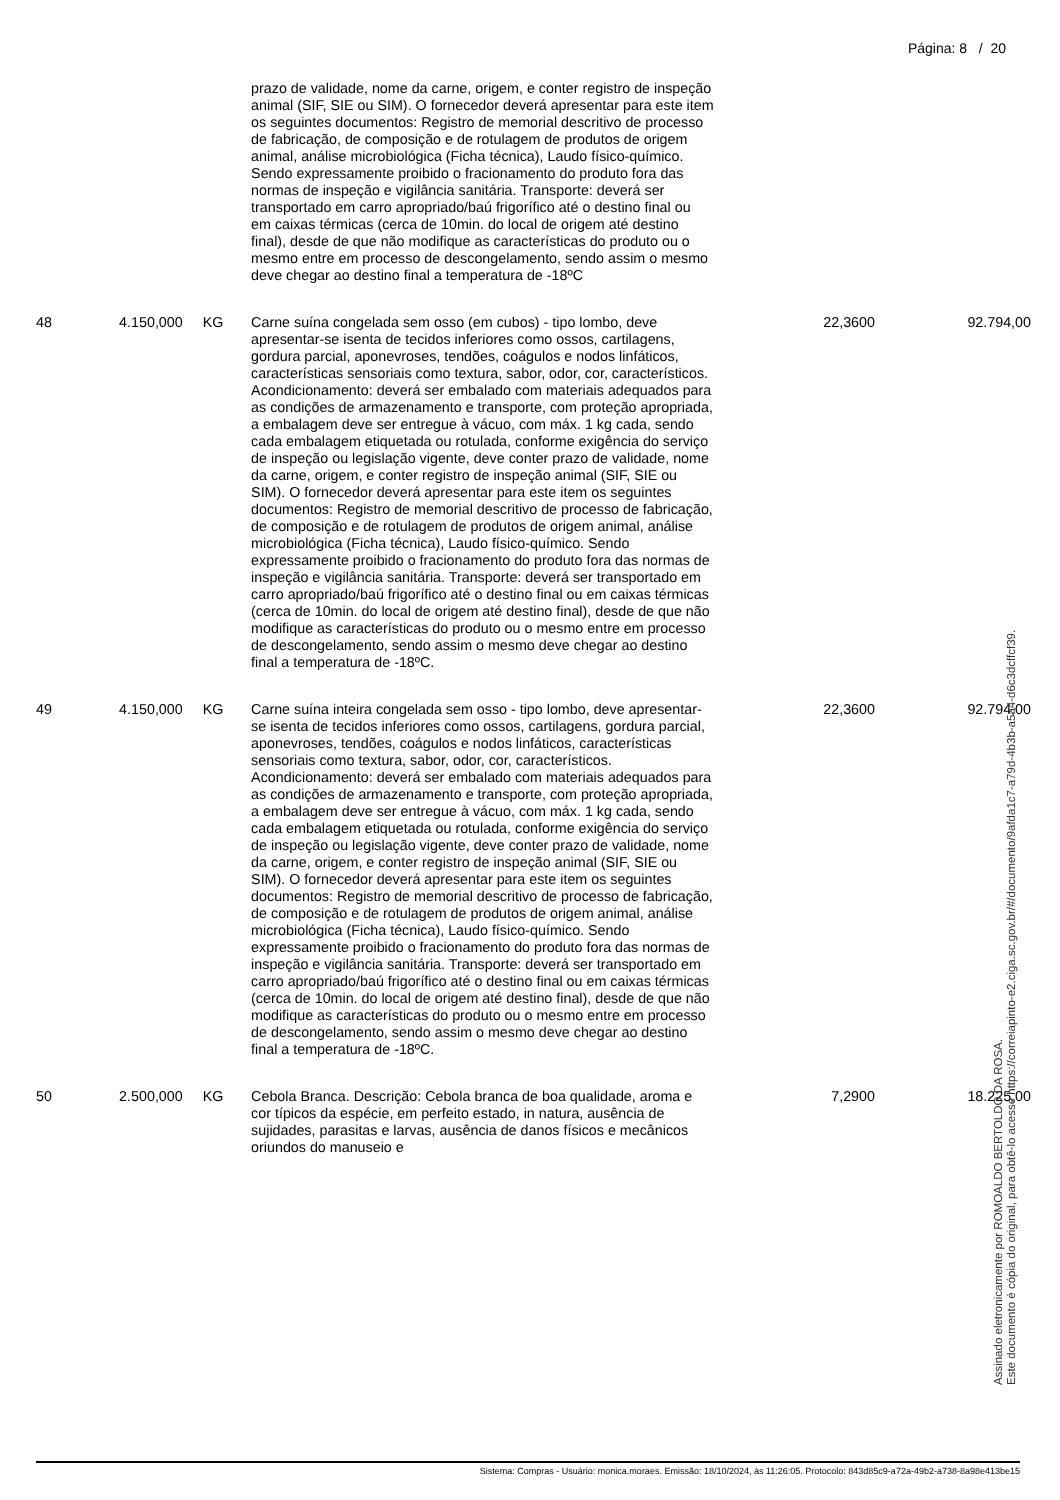Página: 8 / 20
| | | | prazo de validade, nome da carne, origem, e conter registro de inspeção animal (SIF, SIE ou SIM). O fornecedor deverá apresentar para este item os seguintes documentos: Registro de memorial descritivo de processo de fabricação, de composição e de rotulagem de produtos de origem animal, análise microbiológica (Ficha técnica), Laudo físico-químico. Sendo expressamente proibido o fracionamento do produto fora das normas de inspeção e vigilância sanitária. Transporte: deverá ser transportado em carro apropriado/baú frigorífico até o destino final ou em caixas térmicas (cerca de 10min. do local de origem até destino final), desde de que não modifique as características do produto ou o mesmo entre em processo de descongelamento, sendo assim o mesmo deve chegar ao destino final a temperatura de -18ºC | | |
| 48 | 4.150,000 | KG | Carne suína congelada sem osso (em cubos) - tipo lombo, deve apresentar-se isenta de tecidos inferiores como ossos, cartilagens, gordura parcial, aponevroses, tendões, coágulos e nodos linfáticos, características sensoriais como textura, sabor, odor, cor, característicos. Acondicionamento: deverá ser embalado com materiais adequados para as condições de armazenamento e transporte, com proteção apropriada, a embalagem deve ser entregue à vácuo, com máx. 1 kg cada, sendo cada embalagem etiquetada ou rotulada, conforme exigência do serviço de inspeção ou legislação vigente, deve conter prazo de validade, nome da carne, origem, e conter registro de inspeção animal (SIF, SIE ou SIM). O fornecedor deverá apresentar para este item os seguintes documentos: Registro de memorial descritivo de processo de fabricação, de composição e de rotulagem de produtos de origem animal, análise microbiológica (Ficha técnica), Laudo físico-químico. Sendo expressamente proibido o fracionamento do produto fora das normas de inspeção e vigilância sanitária. Transporte: deverá ser transportado em carro apropriado/baú frigorífico até o destino final ou em caixas térmicas (cerca de 10min. do local de origem até destino final), desde de que não modifique as características do produto ou o mesmo entre em processo de descongelamento, sendo assim o mesmo deve chegar ao destino final a temperatura de -18ºC. | 22,3600 | 92.794,00 |
| 49 | 4.150,000 | KG | Carne suína inteira congelada sem osso - tipo lombo, deve apresentar-se isenta de tecidos inferiores como ossos, cartilagens, gordura parcial, aponevroses, tendões, coágulos e nodos linfáticos, características sensoriais como textura, sabor, odor, cor, característicos. Acondicionamento: deverá ser embalado com materiais adequados para as condições de armazenamento e transporte, com proteção apropriada, a embalagem deve ser entregue à vácuo, com máx. 1 kg cada, sendo cada embalagem etiquetada ou rotulada, conforme exigência do serviço de inspeção ou legislação vigente, deve conter prazo de validade, nome da carne, origem, e conter registro de inspeção animal (SIF, SIE ou SIM). O fornecedor deverá apresentar para este item os seguintes documentos: Registro de memorial descritivo de processo de fabricação, de composição e de rotulagem de produtos de origem animal, análise microbiológica (Ficha técnica), Laudo físico-químico. Sendo expressamente proibido o fracionamento do produto fora das normas de inspeção e vigilância sanitária. Transporte: deverá ser transportado em carro apropriado/baú frigorífico até o destino final ou em caixas térmicas (cerca de 10min. do local de origem até destino final), desde de que não modifique as características do produto ou o mesmo entre em processo de descongelamento, sendo assim o mesmo deve chegar ao destino final a temperatura de -18ºC. | 22,3600 | 92.794,00 |
| 50 | 2.500,000 | KG | Cebola Branca. Descrição: Cebola branca de boa qualidade, aroma e cor típicos da espécie, em perfeito estado, in natura, ausência de sujidades, parasitas e larvas, ausência de danos físicos e mecânicos oriundos do manuseio e | 7,2900 | 18.225,00 |
Assinado eletronicamente por ROMOALDO BERTOLDO DA ROSA.
Este documento é cópia do original, para obtê-lo acesse https://correiapinto-e2.ciga.sc.gov.br/#/documento/9afda1c7-a79d-4b3b-a5a4-d6c3dcffcf39.
Sistema: Compras - Usuário: monica.moraes. Emissão: 18/10/2024, às 11:26:05. Protocolo: 843d85c9-a72a-49b2-a738-8a98e413be15